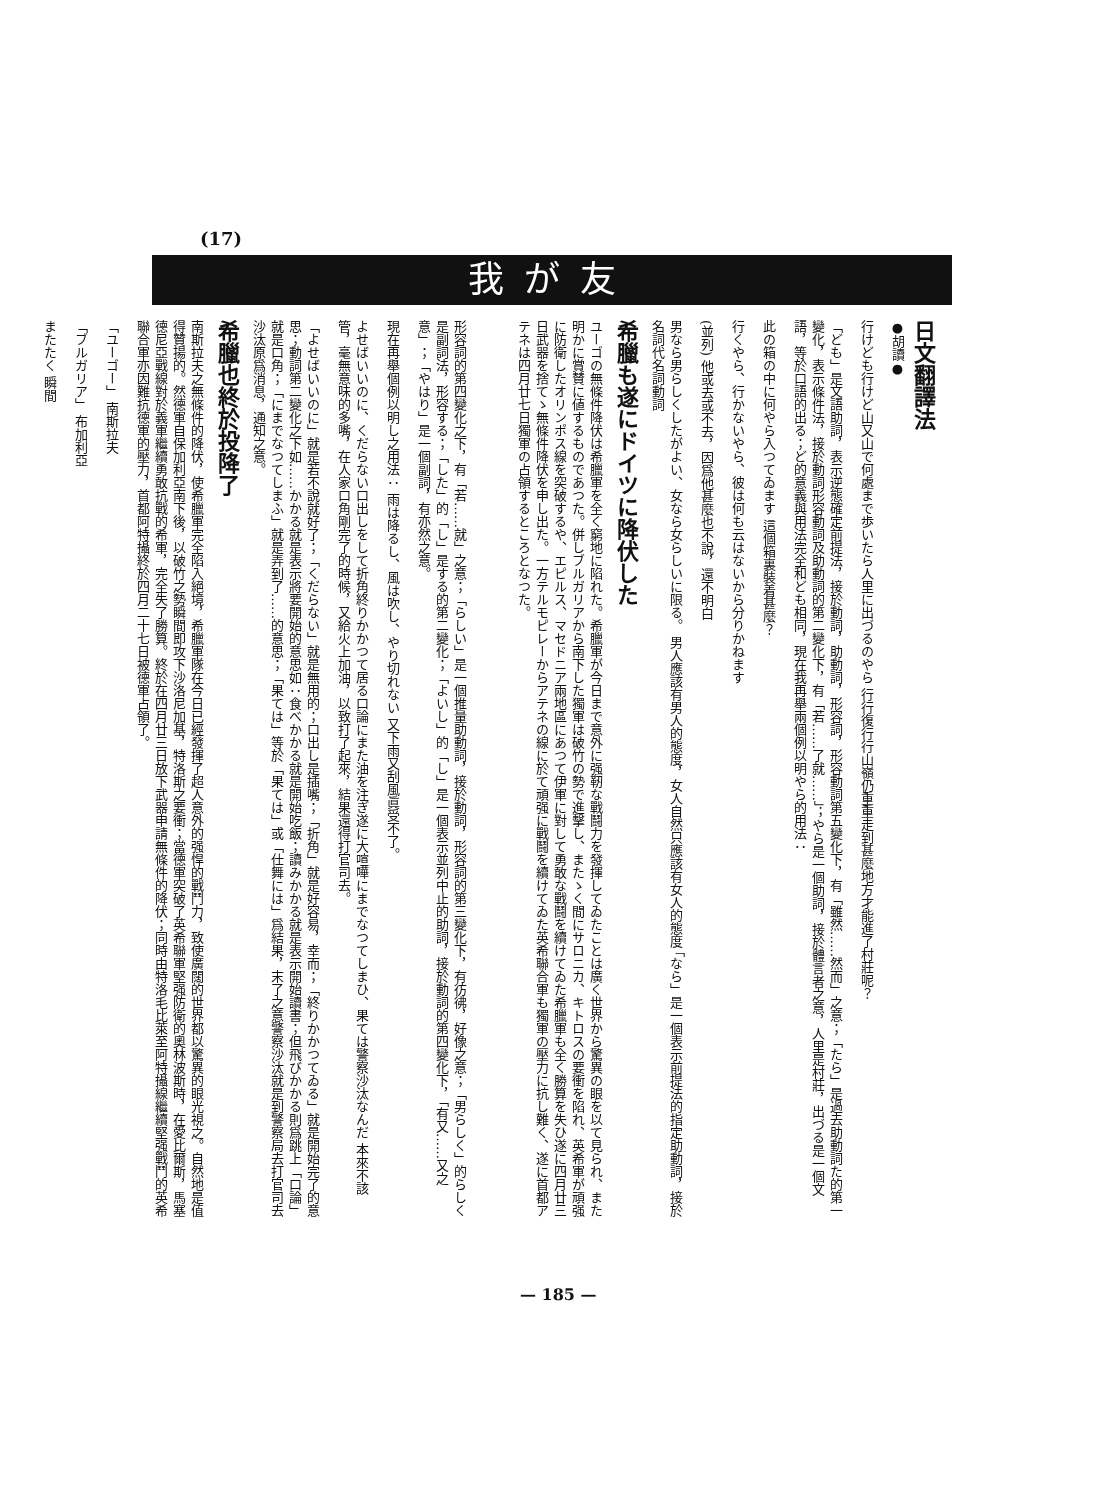(17)
我が友
日文翻譯法
●胡讀●
行けども行けど山又山で何處まで歩いたら人里に出づるのやら 行行復行行山嶺仍重重走到甚麼地方才能進了村莊呢？
「ども」是文語助詞，表示逆態確定前提法，接於動詞，助動詞，形容詞，形容動詞第五變化下，有「雖然……然而」之意；「たら」是過去助動詞た的第一變化，表示條件法，接於動詞形容動詞及助動詞的第二變化下，有「若……了就……」；やら是一個助詞，接於體言者之意，人里是村莊，出づる是一個文語，等於口語的出る；ど的意義與用法完全和ども相同，現在我再舉兩個例以明やら的用法：
此の箱の中に何やら入つてゐます 這個箱裏裝着甚麼？
行くやら、行かないやら、彼は何も云はないから分りかねます
(並列) 他或去或不去，因爲他甚麼也不說，還不明白
男なら男らしくしたがよい、女なら女らしいに限る。 男人應該有男人的態度，女人自然只應該有女人的態度 「なら」是一個表示前提法的指定助動詞，接於名詞代名詞動詞
希臘も遂にドイツに降伏した
ユーゴの無條件降伏は希臘軍を全く窮地に陷れた。希臘軍が今日まで意外に强靭な戰鬪力を發揮してゐたことは廣く世界から驚異の眼を以て見られ、また明かに賞賛に値するものであつた。併しブルガリアから南下した獨軍は破竹の勢で進擊し、またゝく間にサロニカ、キトロスの要衝を陷れ、英希軍が頑强に防衛したオリンポス線を突破するや、エピルス、マセドニア兩地區にあつて伊軍に對して勇敢な戰鬪を續けてゐた希臘軍も全く勝算を失ひ遂に四月廿三日武器を捨てゝ無條件降伏を申し出た。一方テルモピレーからアテネの線に於て頑强に戰鬪を續けてゐた英希聯合軍も獨軍の壓力に抗し難く、遂に首都アテネは四月廿七日獨軍の占領するところとなつた。
形容詞的第四變化之下，有「若……就」之意；「らしい」是一個推量助動詞，接於動詞，形容詞的第三變化下，有彷彿，好像之意；「男らしく」的らしく是副詞法，形容する；「した」的「し」是する的第二變化；「よいし」的「し」是一個表示並列中止的助詞，接於動詞的第四變化下，「有又……又之意」；「やはり」是一個副詞，有亦然之意。
現在再舉個例以明し之用法： 雨は降るし、風は吹し、やり切れない 又下雨又刮風眞受不了。
よせばいいのに、くだらない口出しをして折角終りかかつて居る口論にまた油を注ぎ遂に大喧嘩にまでなつてしまひ、果ては警察沙汰なんだ 本來不該管，毫無意味的多嘴，在人家口角剛完了的時候，又給火上加油，以致打了起來，結果還得打官司去。
「よせばいいのに」就是若不說就好了；「くだらない」就是無用的；口出し是插嘴；「折角」就是好容易，幸而；「終りかかつてゐる」就是開始完了的意思；動詞第二變化之下如……かかる就是表示將要開始的意思如：食べかかる就是開始吃飯；讀みかかる就是表示開始讀書；但飛びかかる則爲跳上「口論」就是口角；「にまでなつてしまふ」就是弄到了……的意思；「果ては」等於「果ては」或「仕舞には」爲結果，末了之意警察沙汰就是到警察局去打官司去沙汰原爲消息，通知之意。
希臘也終於投降了
南斯拉夫之無條件的降伏，使希臘軍完全陷入絕境，希臘軍隊在今日已經發揮了超人意外的强悍的戰鬥力，致使廣闊的世界都以驚異的眼光視之。自然地是值得贊揚的。然德軍自保加利亞南下後，以破竹之勢瞬間即攻下沙洛尼加基，特洛斯之要衝；當德軍突破了英希聯軍堅强防衛的奧林波斯時，在愛比爾斯，馬塞德尼亞戰線對於義軍繼續勇敢抗戰的希軍，完全失了勝算。終於在四月廿三日放下武器申請無條件的降伏；同時由特洛毛比萊至阿特攝線繼續堅强戰鬥的英希聯合軍亦因難抗德軍的壓力，首都阿特攝終於四月二十七日被德軍占領了。
「ユーゴー」 南斯拉夫
「ブルガリア」 布加利亞
またたく 瞬間
— 185 —